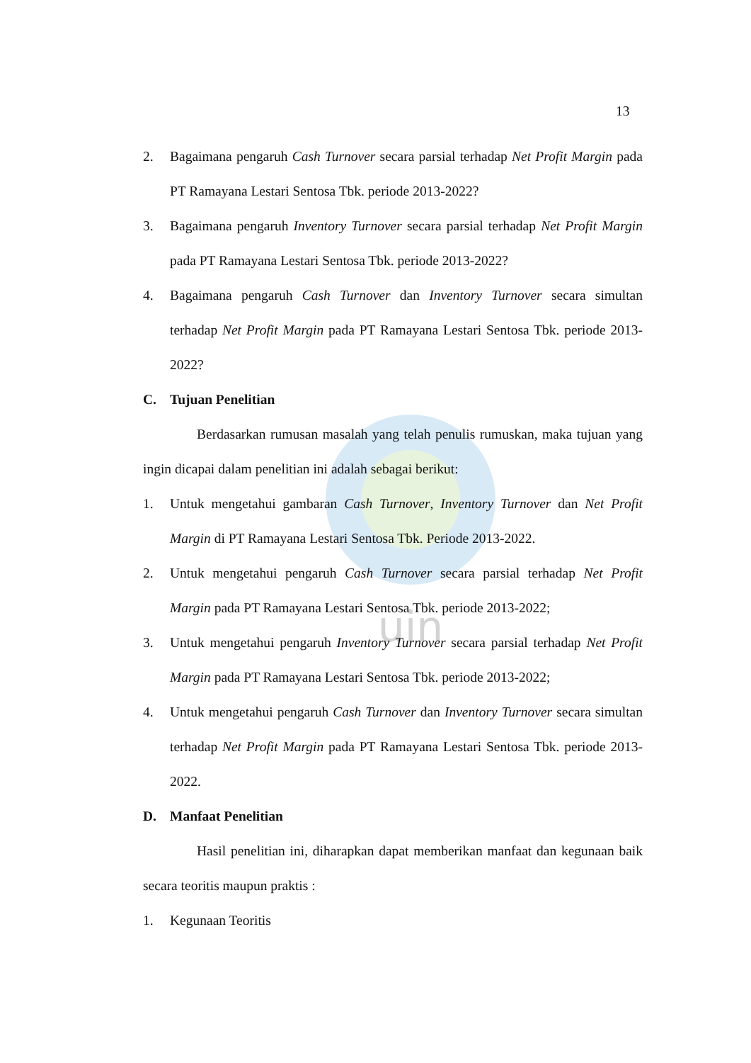uin
13
2. Bagaimana pengaruh Cash Turnover secara parsial terhadap Net Profit Margin pada PT Ramayana Lestari Sentosa Tbk. periode 2013-2022?
3. Bagaimana pengaruh Inventory Turnover secara parsial terhadap Net Profit Margin pada PT Ramayana Lestari Sentosa Tbk. periode 2013-2022?
4. Bagaimana pengaruh Cash Turnover dan Inventory Turnover secara simultan terhadap Net Profit Margin pada PT Ramayana Lestari Sentosa Tbk. periode 2013-2022?
C. Tujuan Penelitian
Berdasarkan rumusan masalah yang telah penulis rumuskan, maka tujuan yang ingin dicapai dalam penelitian ini adalah sebagai berikut:
1. Untuk mengetahui gambaran Cash Turnover, Inventory Turnover dan Net Profit Margin di PT Ramayana Lestari Sentosa Tbk. Periode 2013-2022.
2. Untuk mengetahui pengaruh Cash Turnover secara parsial terhadap Net Profit Margin pada PT Ramayana Lestari Sentosa Tbk. periode 2013-2022;
3. Untuk mengetahui pengaruh Inventory Turnover secara parsial terhadap Net Profit Margin pada PT Ramayana Lestari Sentosa Tbk. periode 2013-2022;
4. Untuk mengetahui pengaruh Cash Turnover dan Inventory Turnover secara simultan terhadap Net Profit Margin pada PT Ramayana Lestari Sentosa Tbk. periode 2013-2022.
D. Manfaat Penelitian
Hasil penelitian ini, diharapkan dapat memberikan manfaat dan kegunaan baik secara teoritis maupun praktis :
1. Kegunaan Teoritis